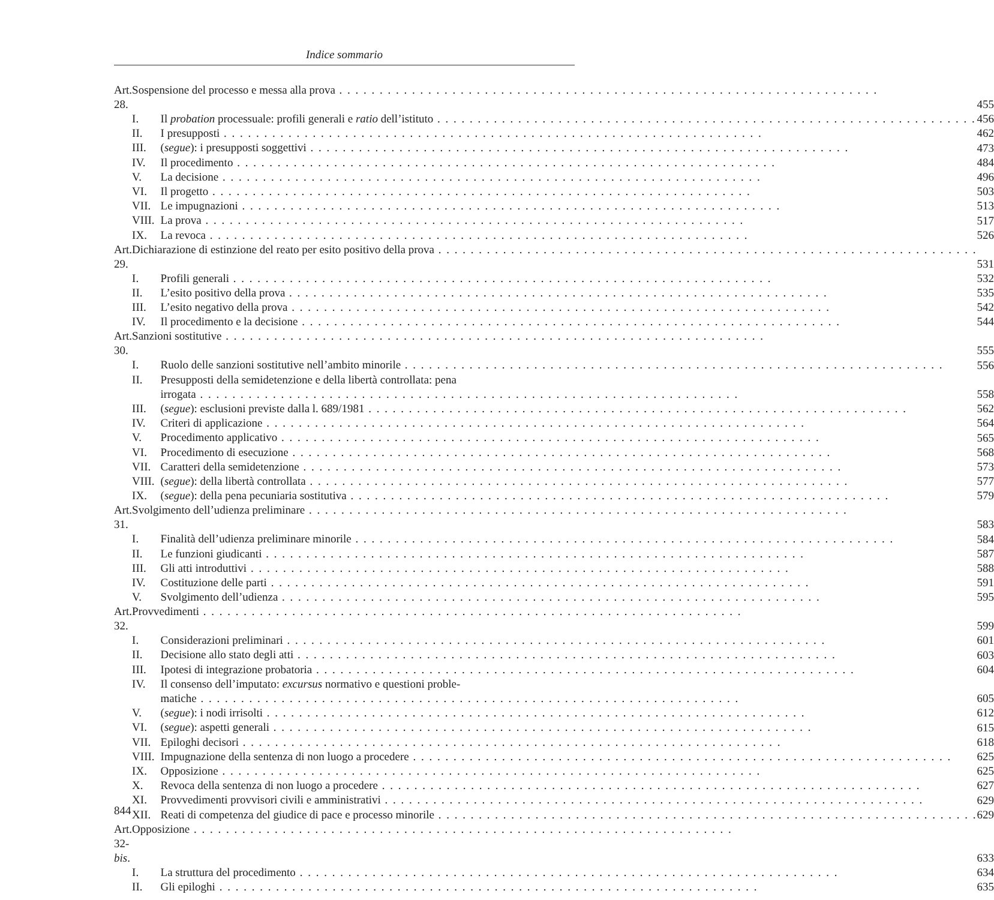Indice sommario
| Art. 28. | Sospensione del processo e messa alla prova | | 455 |
| | I. | Il probation processuale: profili generali e ratio dell’istituto | 456 |
| | II. | I presupposti | 462 |
| | III. | ( segue ): i presupposti soggettivi | 473 |
| | IV. | Il procedimento | 484 |
| | V. | La decisione | 496 |
| | VI. | Il progetto | 503 |
| | VII. | Le impugnazioni | 513 |
| | VIII. | La prova | 517 |
| | IX. | La revoca | 526 |
| Art. 29. | Dichiarazione di estinzione del reato per esito positivo della prova | | 531 |
| | I. | Profili generali | 532 |
| | II. | L’esito positivo della prova | 535 |
| | III. | L’esito negativo della prova | 542 |
| | IV. | Il procedimento e la decisione | 544 |
| Art. 30. | Sanzioni sostitutive | | 555 |
| | I. | Ruolo delle sanzioni sostitutive nell’ambito minorile | 556 |
| | II. | Presupposti della semidetenzione e della libertà controllata: pena | |
| | | irrogata | 558 |
| | III. | ( segue ): esclusioni previste dalla l. 689/1981 | 562 |
| | IV. | Criteri di applicazione | 564 |
| | V. | Procedimento applicativo | 565 |
| | VI. | Procedimento di esecuzione | 568 |
| | VII. | Caratteri della semidetenzione | 573 |
| | VIII. | ( segue ): della libertà controllata | 577 |
| | IX. | ( segue ): della pena pecuniaria sostitutiva | 579 |
| Art. 31. | Svolgimento dell’udienza preliminare | | 583 |
| | I. | Finalità dell’udienza preliminare minorile | 584 |
| | II. | Le funzioni giudicanti | 587 |
| | III. | Gli atti introduttivi | 588 |
| | IV. | Costituzione delle parti | 591 |
| | V. | Svolgimento dell’udienza | 595 |
| Art. 32. | Provvedimenti | | 599 |
| | I. | Considerazioni preliminari | 601 |
| | II. | Decisione allo stato degli atti | 603 |
| | III. | Ipotesi di integrazione probatoria | 604 |
| | IV. | Il consenso dell’imputato: excursus normativo e questioni proble- | |
| | | matiche | 605 |
| | V. | ( segue ): i nodi irrisolti | 612 |
| | VI. | ( segue ): aspetti generali | 615 |
| | VII. | Epiloghi decisori | 618 |
| | VIII. | Impugnazione della sentenza di non luogo a procedere | 625 |
| | IX. | Opposizione | 625 |
| | X. | Revoca della sentenza di non luogo a procedere | 627 |
| | XI. | Provvedimenti provvisori civili e amministrativi | 629 |
| | XII. | Reati di competenza del giudice di pace e processo minorile | 629 |
| Art. 32- bis . | Opposizione | | 633 |
| | I. | La struttura del procedimento | 634 |
| | II. | Gli epiloghi | 635 |
844